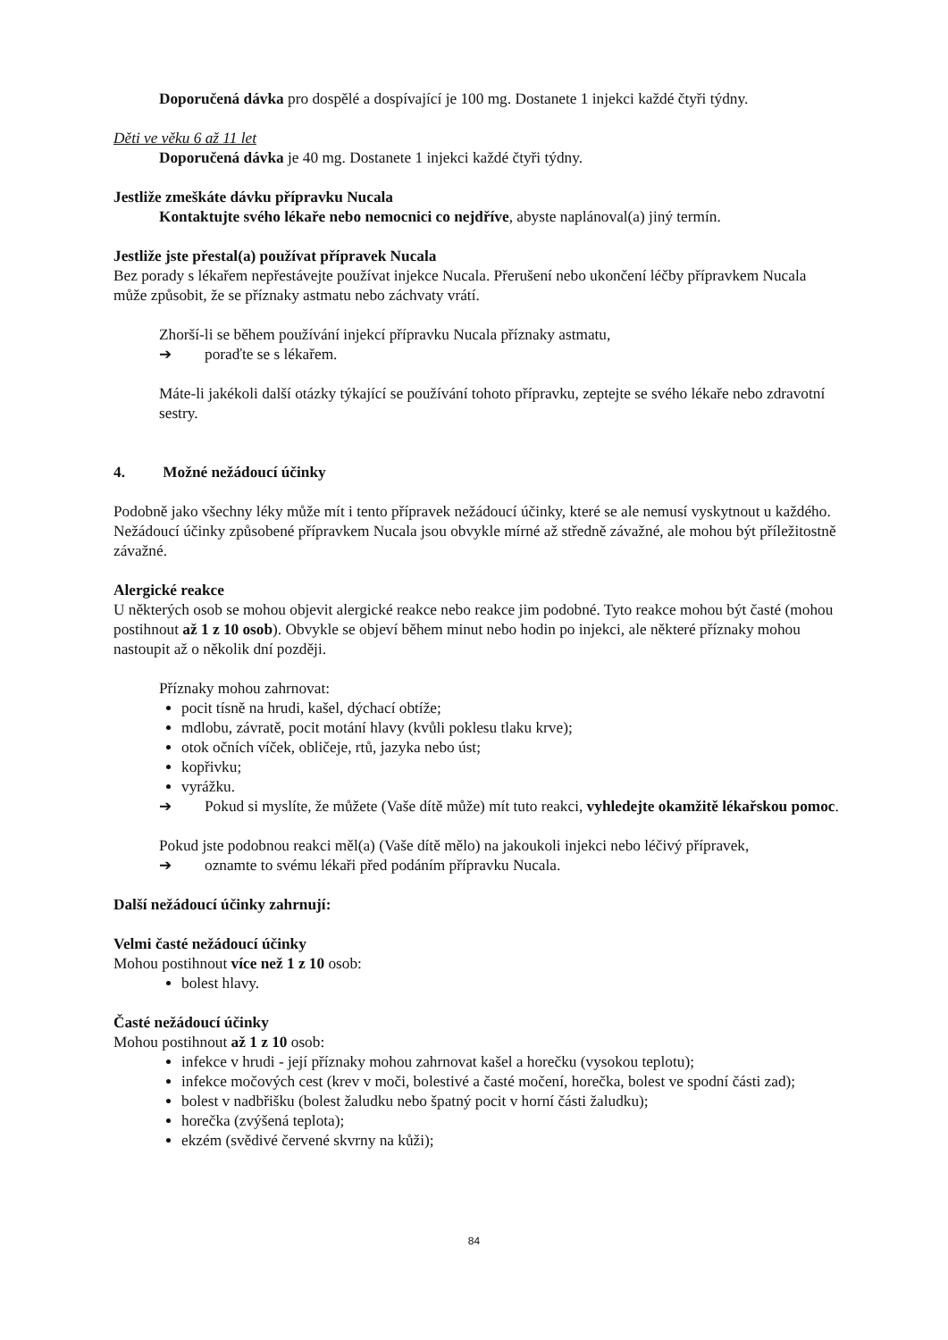Doporučená dávka pro dospělé a dospívající je 100 mg. Dostanete 1 injekci každé čtyři týdny.
Děti ve věku 6 až 11 let
Doporučená dávka je 40 mg. Dostanete 1 injekci každé čtyři týdny.
Jestliže zmeškáte dávku přípravku Nucala
Kontaktujte svého lékaře nebo nemocnici co nejdříve, abyste naplánoval(a) jiný termín.
Jestliže jste přestal(a) používat přípravek Nucala
Bez porady s lékařem nepřestávejte používat injekce Nucala. Přerušení nebo ukončení léčby přípravkem Nucala může způsobit, že se příznaky astmatu nebo záchvaty vrátí.
Zhorší-li se během používání injekcí přípravku Nucala příznaky astmatu,
➔ poraďte se s lékařem.
Máte-li jakékoli další otázky týkající se používání tohoto přípravku, zeptejte se svého lékaře nebo zdravotní sestry.
4. Možné nežádoucí účinky
Podobně jako všechny léky může mít i tento přípravek nežádoucí účinky, které se ale nemusí vyskytnout u každého. Nežádoucí účinky způsobené přípravkem Nucala jsou obvykle mírné až středně závažné, ale mohou být příležitostně závažné.
Alergické reakce
U některých osob se mohou objevit alergické reakce nebo reakce jim podobné. Tyto reakce mohou být časté (mohou postihnout až 1 z 10 osob). Obvykle se objeví během minut nebo hodin po injekci, ale některé příznaky mohou nastoupit až o několik dní později.
Příznaky mohou zahrnovat:
pocit tísně na hrudi, kašel, dýchací obtíže;
mdlobu, závratě, pocit motání hlavy (kvůli poklesu tlaku krve);
otok očních víček, obličeje, rtů, jazyka nebo úst;
kopřivku;
vyrážku.
➔ Pokud si myslíte, že můžete (Vaše dítě může) mít tuto reakci, vyhledejte okamžitě lékařskou pomoc.
Pokud jste podobnou reakci měl(a) (Vaše dítě mělo) na jakoukoli injekci nebo léčivý přípravek,
➔ oznamte to svému lékaři před podáním přípravku Nucala.
Další nežádoucí účinky zahrnují:
Velmi časté nežádoucí účinky
Mohou postihnout více než 1 z 10 osob:
bolest hlavy.
Časté nežádoucí účinky
Mohou postihnout až 1 z 10 osob:
infekce v hrudi - její příznaky mohou zahrnovat kašel a horečku (vysokou teplotu);
infekce močových cest (krev v moči, bolestivé a časté močení, horečka, bolest ve spodní části zad);
bolest v nadbřišku (bolest žaludku nebo špatný pocit v horní části žaludku);
horečka (zvýšená teplota);
ekzém (svědivé červené skvrny na kůži);
84